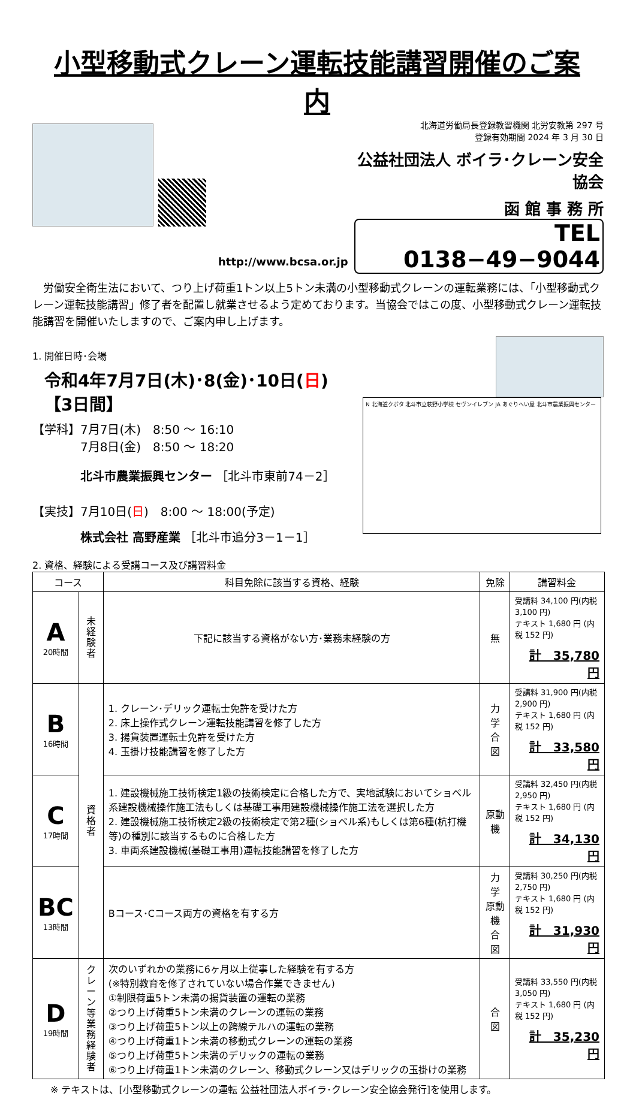小型移動式クレーン運転技能講習開催のご案内
http://www.bcsa.or.jp
北海道労働局長登録教習機関 北労安教第 297 号
登録有効期間 2024 年 3 月 30 日
公益社団法人 ボイラ･クレーン安全協会
函 館 事 務 所
TEL 0138−49−9044
　労働安全衛生法において、つり上げ荷重1トン以上5トン未満の小型移動式クレーンの運転業務には、「小型移動式クレーン運転技能講習」修了者を配置し就業させるよう定めております。当協会ではこの度、小型移動式クレーン運転技能講習を開催いたしますので、ご案内申し上げます。
1. 開催日時･会場
令和4年7月7日(木)･8(金)･10日(日) 【3日間】
【学科】7月7日(木)　8:50 ～ 16:10
　　　　7月8日(金)　8:50 ～ 18:20
北斗市農業振興センター ［北斗市東前74－2］
【実技】7月10日(日)　8:00 ～ 18:00(予定)
株式会社 高野産業 ［北斗市追分3－1－1］
2. 資格、経験による受講コース及び講習料金
N 北海道クボタ 北斗市立萩野小学校 セヴンイレブン JA あぐりへい屋 北斗市農業振興センター
| コース | | 科目免除に該当する資格、経験 | 免除 | 講習料金 |
| --- | --- | --- | --- | --- |
| A 20時間 | 未経験者 | 下記に該当する資格がない方･業務未経験の方 | 無 | 受講料 34,100 円(内税 3,100 円) テキスト 1,680 円 (内税 152 円) 計 35,780 円 |
| B 16時間 | 資格者 | 1. クレーン･デリック運転士免許を受けた方 2. 床上操作式クレーン運転技能講習を修了した方 3. 揚貨装置運転士免許を受けた方 4. 玉掛け技能講習を修了した方 | 力 学 合 図 | 受講料 31,900 円(内税 2,900 円) テキスト 1,680 円 (内税 152 円) 計 33,580 円 |
| C 17時間 | | 1. 建設機械施工技術検定1級の技術検定に合格した方で、実地試験においてショベル系建設機械操作施工法もしくは基礎工事用建設機械操作施工法を選択した方 2. 建設機械施工技術検定2級の技術検定で第2種(ショベル系)もしくは第6種(杭打機等)の種別に該当するものに合格した方 3. 車両系建設機械(基礎工事用)運転技能講習を修了した方 | 原動機 | 受講料 32,450 円(内税 2,950 円) テキスト 1,680 円 (内税 152 円) 計 34,130 円 |
| BC 13時間 | | Bコース･Cコース両方の資格を有する方 | 力 学 原動機 合 図 | 受講料 30,250 円(内税 2,750 円) テキスト 1,680 円 (内税 152 円) 計 31,930 円 |
| D 19時間 | クレーン等業務経験者 | 次のいずれかの業務に6ヶ月以上従事した経験を有する方 (※特別教育を修了されていない場合作業できません) ①制限荷重5トン未満の揚貨装置の運転の業務 ②つり上げ荷重5トン未満のクレーンの運転の業務 ③つり上げ荷重5トン以上の跨線テルハの運転の業務 ④つり上げ荷重1トン未満の移動式クレーンの運転の業務 ⑤つり上げ荷重5トン未満のデリックの運転の業務 ⑥つり上げ荷重1トン未満のクレーン、移動式クレーン又はデリックの玉掛けの業務 | 合 図 | 受講料 33,550 円(内税 3,050 円) テキスト 1,680 円 (内税 152 円) 計 35,230 円 |
※ テキストは、[小型移動式クレーンの運転 公益社団法人ボイラ･クレーン安全協会発行]を使用します。